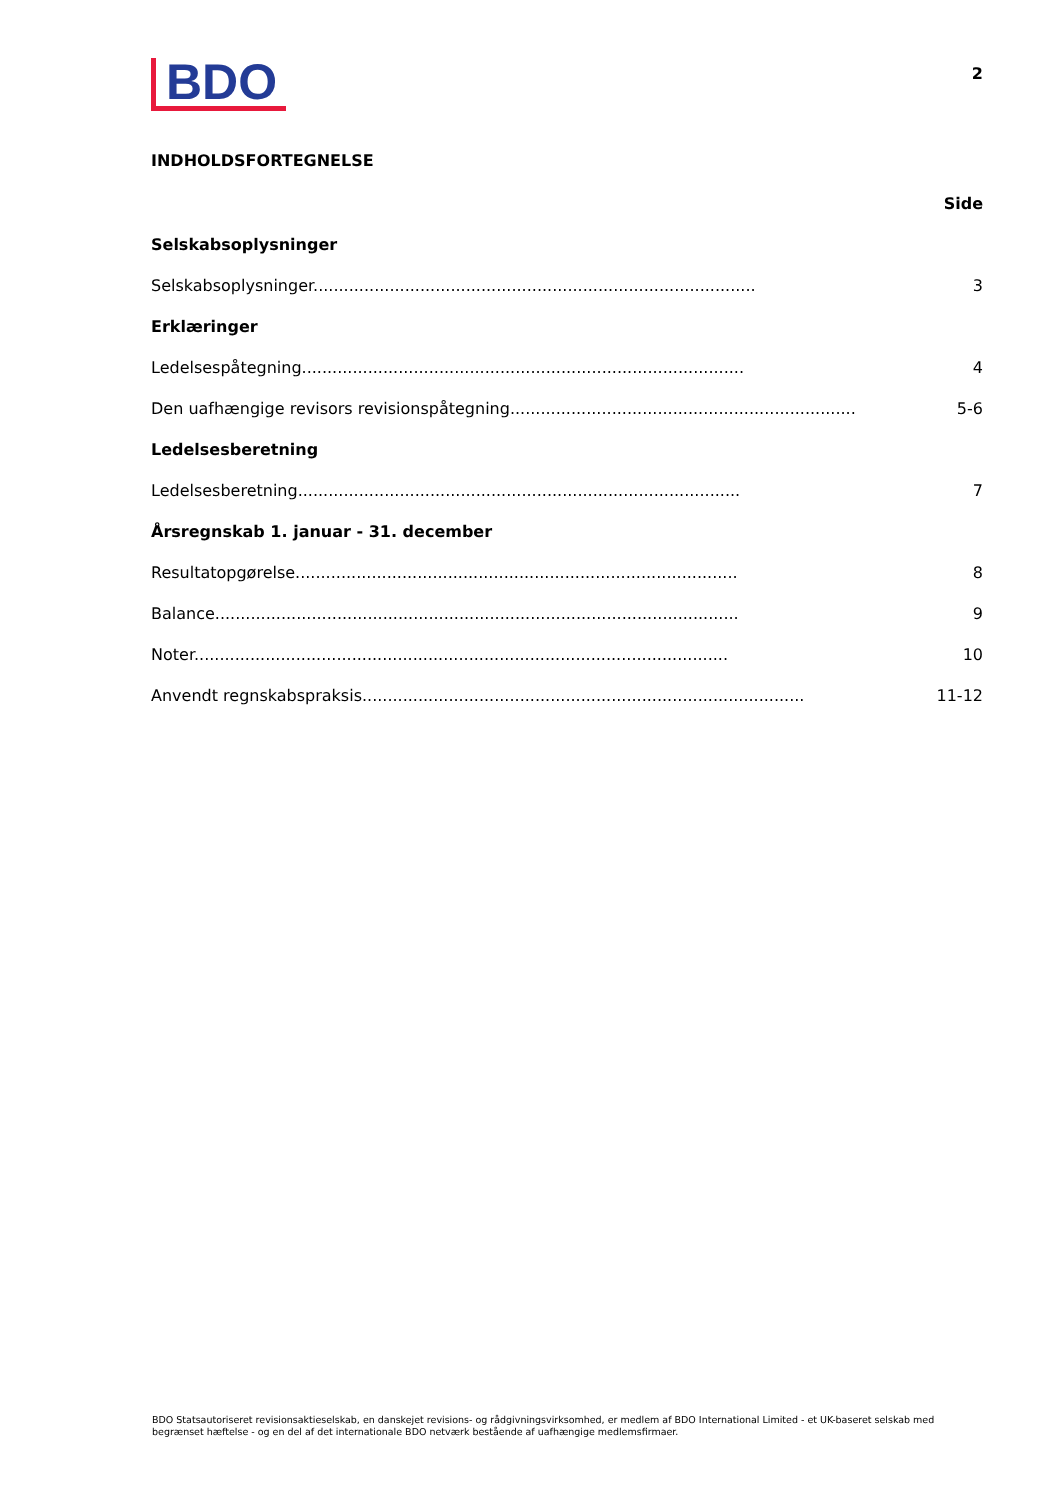BDO
2
INDHOLDSFORTEGNELSE
Side
Selskabsoplysninger
Selskabsoplysninger....................................................................................... 3
Erklæringer
Ledelsespåtegning....................................................................................... 4
Den uafhængige revisors revisionspåtegning....................................................................... 5-6
Ledelsesberetning
Ledelsesberetning....................................................................................... 7
Årsregnskab 1. januar - 31. december
Resultatopgørelse....................................................................................... 8
Balance....................................................................................................... 9
Noter......................................................................................................... 10
Anvendt regnskabspraksis....................................................................................... 11-12
BDO Statsautoriseret revisionsaktieselskab, en danskejet revisions- og rådgivningsvirksomhed, er medlem af BDO International Limited - et UK-baseret selskab med begrænset hæftelse - og en del af det internationale BDO netværk bestående af uafhængige medlemsfirmaer.